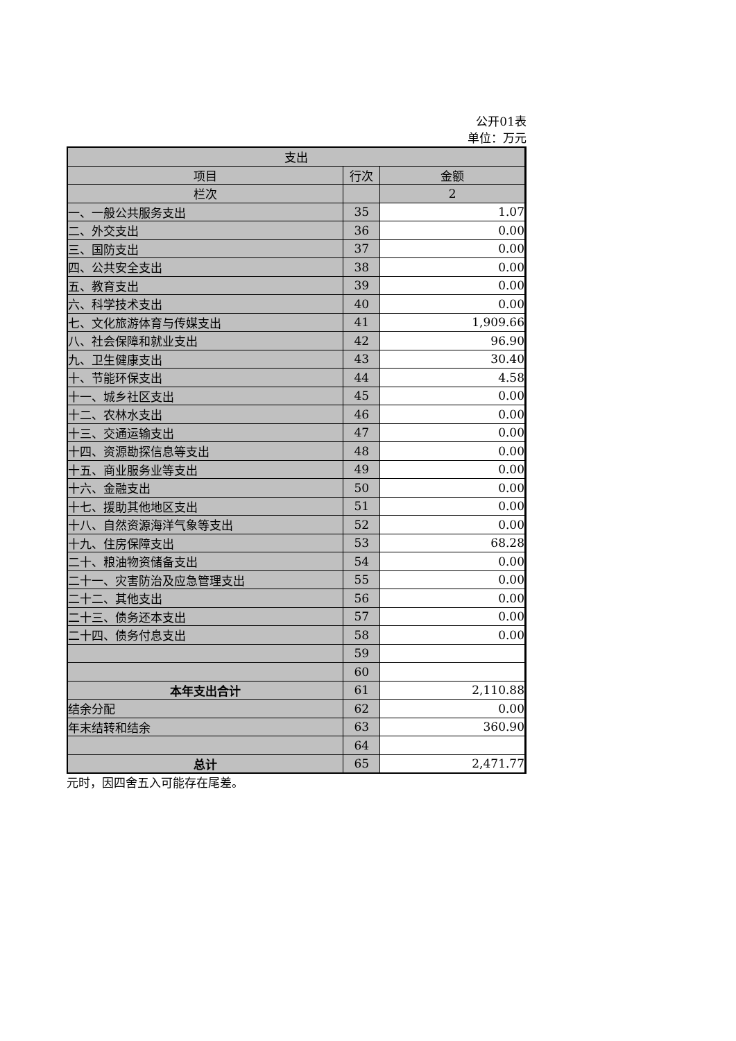公开01表
单位：万元
| 支出 | | |
| --- | --- | --- |
| 项目 | 行次 | 金额 |
| 栏次 | | 2 |
| 一、一般公共服务支出 | 35 | 1.07 |
| 二、外交支出 | 36 | 0.00 |
| 三、国防支出 | 37 | 0.00 |
| 四、公共安全支出 | 38 | 0.00 |
| 五、教育支出 | 39 | 0.00 |
| 六、科学技术支出 | 40 | 0.00 |
| 七、文化旅游体育与传媒支出 | 41 | 1,909.66 |
| 八、社会保障和就业支出 | 42 | 96.90 |
| 九、卫生健康支出 | 43 | 30.40 |
| 十、节能环保支出 | 44 | 4.58 |
| 十一、城乡社区支出 | 45 | 0.00 |
| 十二、农林水支出 | 46 | 0.00 |
| 十三、交通运输支出 | 47 | 0.00 |
| 十四、资源勘探信息等支出 | 48 | 0.00 |
| 十五、商业服务业等支出 | 49 | 0.00 |
| 十六、金融支出 | 50 | 0.00 |
| 十七、援助其他地区支出 | 51 | 0.00 |
| 十八、自然资源海洋气象等支出 | 52 | 0.00 |
| 十九、住房保障支出 | 53 | 68.28 |
| 二十、粮油物资储备支出 | 54 | 0.00 |
| 二十一、灾害防治及应急管理支出 | 55 | 0.00 |
| 二十二、其他支出 | 56 | 0.00 |
| 二十三、债务还本支出 | 57 | 0.00 |
| 二十四、债务付息支出 | 58 | 0.00 |
| | 59 | |
| | 60 | |
| 本年支出合计 | 61 | 2,110.88 |
| 结余分配 | 62 | 0.00 |
| 年末结转和结余 | 63 | 360.90 |
| | 64 | |
| 总计 | 65 | 2,471.77 |
元时，因四舍五入可能存在尾差。